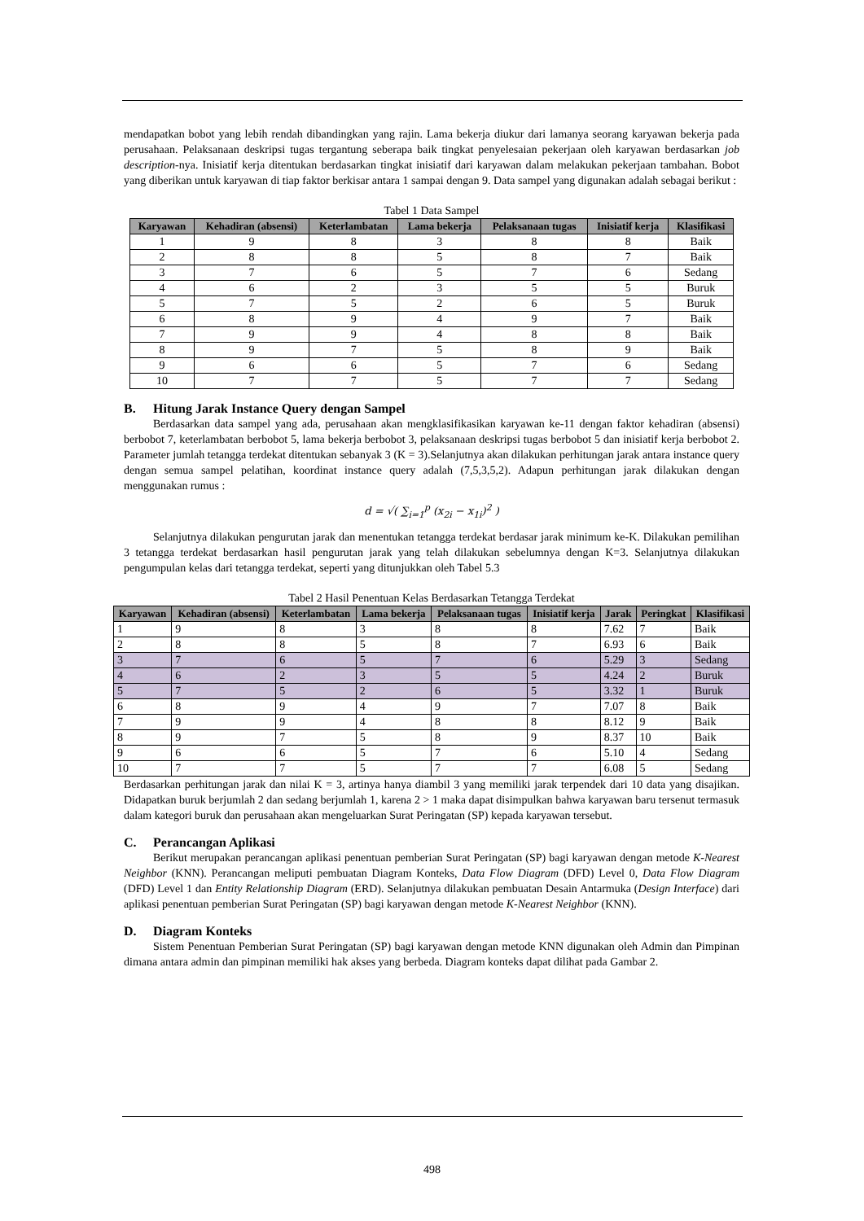mendapatkan bobot yang lebih rendah dibandingkan yang rajin. Lama bekerja diukur dari lamanya seorang karyawan bekerja pada perusahaan. Pelaksanaan deskripsi tugas tergantung seberapa baik tingkat penyelesaian pekerjaan oleh karyawan berdasarkan job description-nya. Inisiatif kerja ditentukan berdasarkan tingkat inisiatif dari karyawan dalam melakukan pekerjaan tambahan. Bobot yang diberikan untuk karyawan di tiap faktor berkisar antara 1 sampai dengan 9. Data sampel yang digunakan adalah sebagai berikut :
Tabel 1 Data Sampel
| Karyawan | Kehadiran (absensi) | Keterlambatan | Lama bekerja | Pelaksanaan tugas | Inisiatif kerja | Klasifikasi |
| --- | --- | --- | --- | --- | --- | --- |
| 1 | 9 | 8 | 3 | 8 | 8 | Baik |
| 2 | 8 | 8 | 5 | 8 | 7 | Baik |
| 3 | 7 | 6 | 5 | 7 | 6 | Sedang |
| 4 | 6 | 2 | 3 | 5 | 5 | Buruk |
| 5 | 7 | 5 | 2 | 6 | 5 | Buruk |
| 6 | 8 | 9 | 4 | 9 | 7 | Baik |
| 7 | 9 | 9 | 4 | 8 | 8 | Baik |
| 8 | 9 | 7 | 5 | 8 | 9 | Baik |
| 9 | 6 | 6 | 5 | 7 | 6 | Sedang |
| 10 | 7 | 7 | 5 | 7 | 7 | Sedang |
B. Hitung Jarak Instance Query dengan Sampel
Berdasarkan data sampel yang ada, perusahaan akan mengklasifikasikan karyawan ke-11 dengan faktor kehadiran (absensi) berbobot 7, keterlambatan berbobot 5, lama bekerja berbobot 3, pelaksanaan deskripsi tugas berbobot 5 dan inisiatif kerja berbobot 2. Parameter jumlah tetangga terdekat ditentukan sebanyak 3 (K = 3).Selanjutnya akan dilakukan perhitungan jarak antara instance query dengan semua sampel pelatihan, koordinat instance query adalah (7,5,3,5,2). Adapun perhitungan jarak dilakukan dengan menggunakan rumus :
d = √( ∑<sub>i=1</sub><sup>p</sup> (x<sub>2i</sub> − x<sub>1i</sub>)<sup>2</sup> )
Selanjutnya dilakukan pengurutan jarak dan menentukan tetangga terdekat berdasar jarak minimum ke-K. Dilakukan pemilihan 3 tetangga terdekat berdasarkan hasil pengurutan jarak yang telah dilakukan sebelumnya dengan K=3. Selanjutnya dilakukan pengumpulan kelas dari tetangga terdekat, seperti yang ditunjukkan oleh Tabel 5.3
Tabel 2 Hasil Penentuan Kelas Berdasarkan Tetangga Terdekat
| Karyawan | Kehadiran (absensi) | Keterlambatan | Lama bekerja | Pelaksanaan tugas | Inisiatif kerja | Jarak | Peringkat | Klasifikasi |
| --- | --- | --- | --- | --- | --- | --- | --- | --- |
| 1 | 9 | 8 | 3 | 8 | 8 | 7.62 | 7 | Baik |
| 2 | 8 | 8 | 5 | 8 | 7 | 6.93 | 6 | Baik |
| 3 | 7 | 6 | 5 | 7 | 6 | 5.29 | 3 | Sedang |
| 4 | 6 | 2 | 3 | 5 | 5 | 4.24 | 2 | Buruk |
| 5 | 7 | 5 | 2 | 6 | 5 | 3.32 | 1 | Buruk |
| 6 | 8 | 9 | 4 | 9 | 7 | 7.07 | 8 | Baik |
| 7 | 9 | 9 | 4 | 8 | 8 | 8.12 | 9 | Baik |
| 8 | 9 | 7 | 5 | 8 | 9 | 8.37 | 10 | Baik |
| 9 | 6 | 6 | 5 | 7 | 6 | 5.10 | 4 | Sedang |
| 10 | 7 | 7 | 5 | 7 | 7 | 6.08 | 5 | Sedang |
Berdasarkan perhitungan jarak dan nilai K = 3, artinya hanya diambil 3 yang memiliki jarak terpendek dari 10 data yang disajikan. Didapatkan buruk berjumlah 2 dan sedang berjumlah 1, karena 2 > 1 maka dapat disimpulkan bahwa karyawan baru tersenut termasuk dalam kategori buruk dan perusahaan akan mengeluarkan Surat Peringatan (SP) kepada karyawan tersebut.
C. Perancangan Aplikasi
Berikut merupakan perancangan aplikasi penentuan pemberian Surat Peringatan (SP) bagi karyawan dengan metode K-Nearest Neighbor (KNN). Perancangan meliputi pembuatan Diagram Konteks, Data Flow Diagram (DFD) Level 0, Data Flow Diagram (DFD) Level 1 dan Entity Relationship Diagram (ERD). Selanjutnya dilakukan pembuatan Desain Antarmuka (Design Interface) dari aplikasi penentuan pemberian Surat Peringatan (SP) bagi karyawan dengan metode K-Nearest Neighbor (KNN).
D. Diagram Konteks
Sistem Penentuan Pemberian Surat Peringatan (SP) bagi karyawan dengan metode KNN digunakan oleh Admin dan Pimpinan dimana antara admin dan pimpinan memiliki hak akses yang berbeda. Diagram konteks dapat dilihat pada Gambar 2.
498